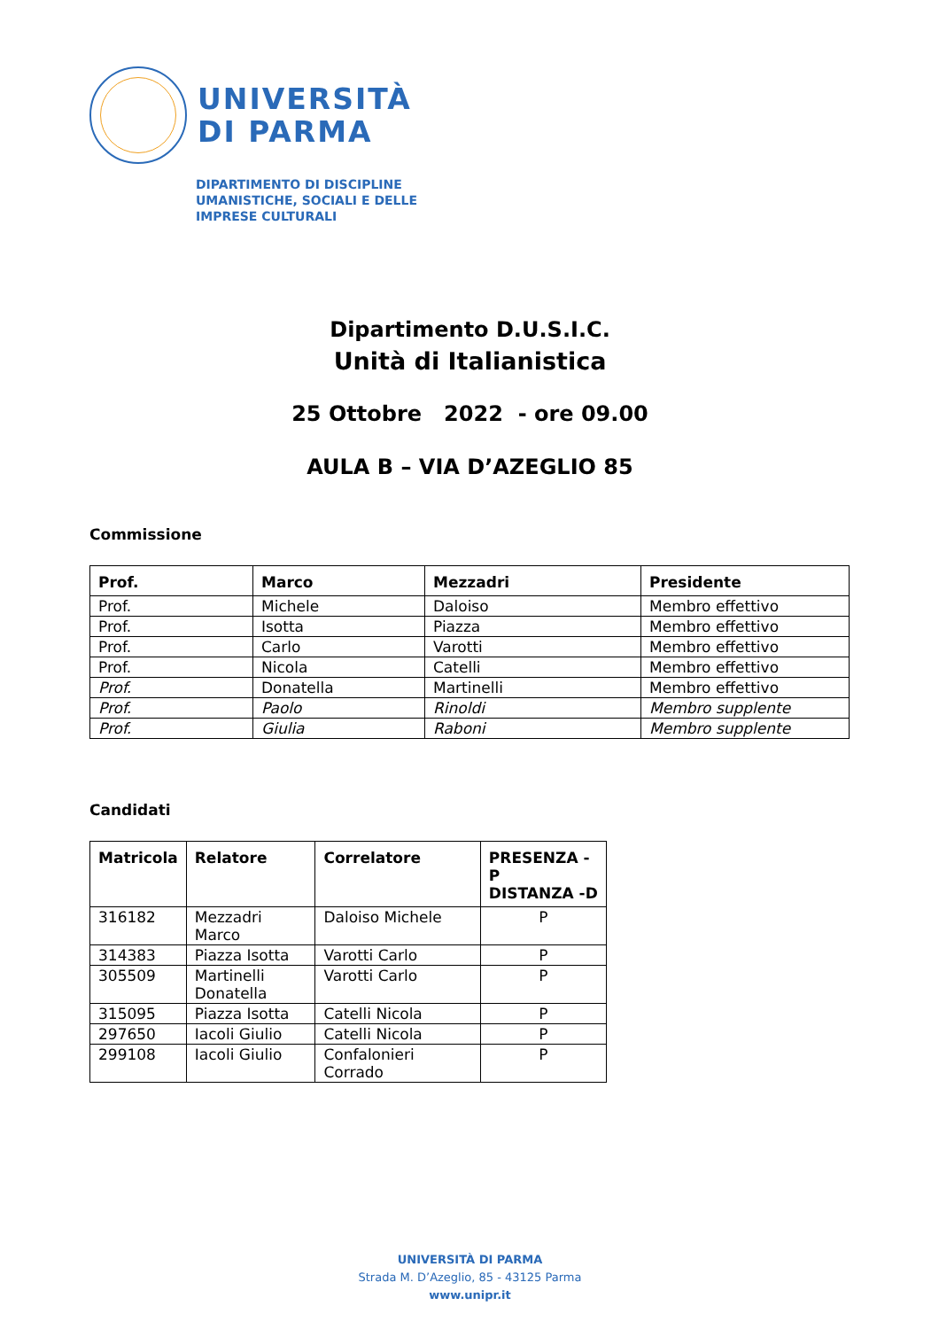UNIVERSITÀ
DI PARMA
DIPARTIMENTO DI DISCIPLINE
UMANISTICHE, SOCIALI E DELLE
IMPRESE CULTURALI
Dipartimento D.U.S.I.C.
Unità di Italianistica
25 Ottobre 2022 - ore 09.00
AULA B – VIA D’AZEGLIO 85
Commissione
| Prof. | Marco | Mezzadri | Presidente |
| --- | --- | --- | --- |
| Prof. | Michele | Daloiso | Membro effettivo |
| Prof. | Isotta | Piazza | Membro effettivo |
| Prof. | Carlo | Varotti | Membro effettivo |
| Prof. | Nicola | Catelli | Membro effettivo |
| Prof. | Donatella | Martinelli | Membro effettivo |
| Prof. | Paolo | Rinoldi | Membro supplente |
| Prof. | Giulia | Raboni | Membro supplente |
Candidati
| Matricola | Relatore | Correlatore | PRESENZA -P DISTANZA -D |
| --- | --- | --- | --- |
| 316182 | Mezzadri Marco | Daloiso Michele | P |
| 314383 | Piazza Isotta | Varotti Carlo | P |
| 305509 | Martinelli Donatella | Varotti Carlo | P |
| 315095 | Piazza Isotta | Catelli Nicola | P |
| 297650 | Iacoli Giulio | Catelli Nicola | P |
| 299108 | Iacoli Giulio | Confalonieri Corrado | P |
UNIVERSITÀ DI PARMA
Strada M. D’Azeglio, 85 - 43125 Parma
www.unipr.it